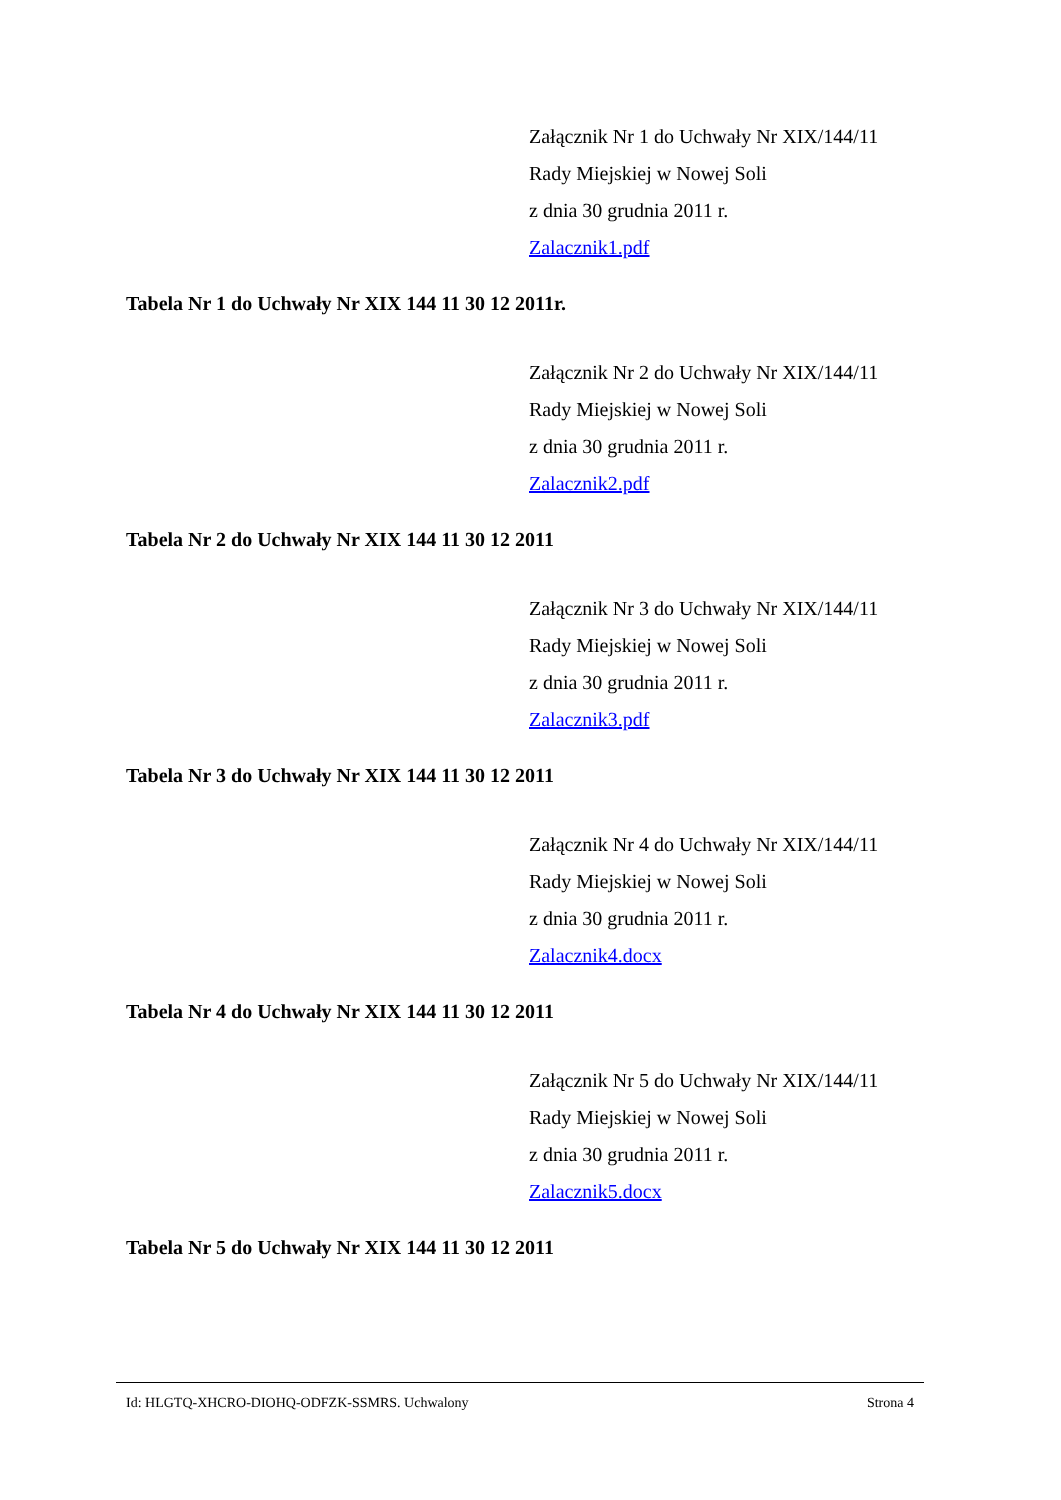Załącznik Nr 1 do Uchwały Nr XIX/144/11
Rady Miejskiej w Nowej Soli
z dnia 30 grudnia 2011 r.
Zalacznik1.pdf
Tabela Nr 1 do Uchwały Nr XIX 144 11 30 12 2011r.
Załącznik Nr 2 do Uchwały Nr XIX/144/11
Rady Miejskiej w Nowej Soli
z dnia 30 grudnia 2011 r.
Zalacznik2.pdf
Tabela Nr 2 do Uchwały Nr XIX 144 11 30 12 2011
Załącznik Nr 3 do Uchwały Nr XIX/144/11
Rady Miejskiej w Nowej Soli
z dnia 30 grudnia 2011 r.
Zalacznik3.pdf
Tabela Nr 3 do Uchwały Nr XIX 144 11 30 12 2011
Załącznik Nr 4 do Uchwały Nr XIX/144/11
Rady Miejskiej w Nowej Soli
z dnia 30 grudnia 2011 r.
Zalacznik4.docx
Tabela Nr 4 do Uchwały Nr XIX 144 11 30 12 2011
Załącznik Nr 5 do Uchwały Nr XIX/144/11
Rady Miejskiej w Nowej Soli
z dnia 30 grudnia 2011 r.
Zalacznik5.docx
Tabela Nr 5 do Uchwały Nr XIX 144 11 30 12 2011
Id: HLGTQ-XHCRO-DIOHQ-ODFZK-SSMRS. Uchwalony Strona 4